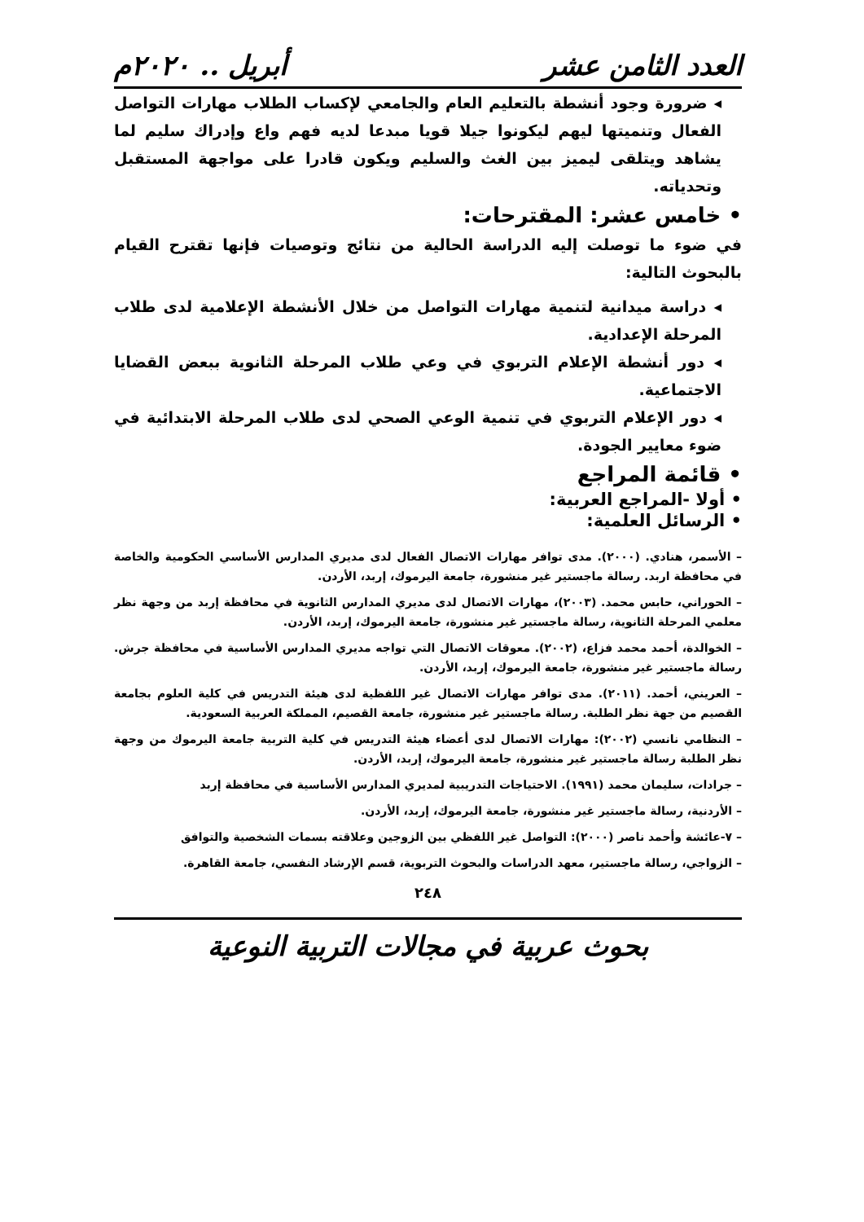العدد الثامن عشر أبريل .. ٢٠٢٠م
◂ ضرورة وجود أنشطة بالتعليم العام والجامعي لإكساب الطلاب مهارات التواصل الفعال وتنميتها ليهم ليكونوا جيلا قويا مبدعا لديه فهم واع وإدراك سليم لما يشاهد ويتلقى ليميز بين الغث والسليم ويكون قادرا على مواجهة المستقبل وتحدياته.
• خامس عشر: المقترحات:
في ضوء ما توصلت إليه الدراسة الحالية من نتائج وتوصيات فإنها تقترح القيام بالبحوث التالية:
◂ دراسة ميدانية لتنمية مهارات التواصل من خلال الأنشطة الإعلامية لدى طلاب المرحلة الإعدادية.
◂ دور أنشطة الإعلام التربوي في وعي طلاب المرحلة الثانوية ببعض القضايا الاجتماعية.
◂ دور الإعلام التربوي في تنمية الوعي الصحي لدى طلاب المرحلة الابتدائية في ضوء معايير الجودة.
• قائمة المراجع
• أولا -المراجع العربية:
• الرسائل العلمية:
– الأسمر، هنادي. (٢٠٠٠). مدى توافر مهارات الاتصال الفعال لدى مديري المدارس الأساسي الحكومية والخاصة في محافظة اربد. رسالة ماجستير غير منشورة، جامعة اليرموك، إربد، الأردن.
– الحوراني، حابس محمد. (٢٠٠٣)، مهارات الاتصال لدى مديري المدارس الثانوية في محافظة إربد من وجهة نظر معلمي المرحلة الثانوية، رسالة ماجستير غير منشورة، جامعة اليرموك، إربد، الأردن.
– الخوالدة، أحمد محمد فزاع، (٢٠٠٢). معوقات الاتصال التي تواجه مديري المدارس الأساسية في محافظة جرش. رسالة ماجستير غير منشورة، جامعة اليرموك، إربد، الأردن.
– العريني، أحمد. (٢٠١١). مدى توافر مهارات الاتصال غير اللفظية لدى هيئة التدريس في كلية العلوم بجامعة القصيم من جهة نظر الطلبة. رسالة ماجستير غير منشورة، جامعة القصيم، المملكة العربية السعودية.
– النظامي نانسي (٢٠٠٢): مهارات الاتصال لدى أعضاء هيئة التدريس في كلية التربية جامعة اليرموك من وجهة نظر الطلبة رسالة ماجستير غير منشورة، جامعة اليرموك، إربد، الأردن.
– جرادات، سليمان محمد (١٩٩١). الاحتياجات التدريبية لمديري المدارس الأساسية في محافظة إربد
– الأردنية، رسالة ماجستير غير منشورة، جامعة اليرموك، إربد، الأردن.
– ٧-عائشة وأحمد ناصر (٢٠٠٠): التواصل غير اللفظي بين الزوجين وعلاقته بسمات الشخصية والتوافق
– الزواجي، رسالة ماجستير، معهد الدراسات والبحوث التربوية، قسم الإرشاد النفسي، جامعة القاهرة.
٢٤٨
بحوث عربية في مجالات التربية النوعية